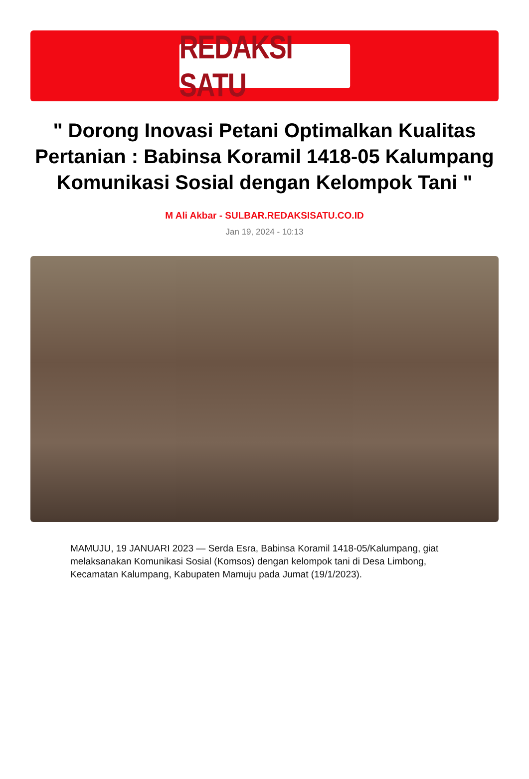REDAKSI SATU
" Dorong Inovasi Petani Optimalkan Kualitas Pertanian : Babinsa Koramil 1418-05 Kalumpang Komunikasi Sosial dengan Kelompok Tani "
M Ali Akbar - SULBAR.REDAKSISATU.CO.ID
Jan 19, 2024 - 10:13
MAMUJU, 19 JANUARI 2023 — Serda Esra, Babinsa Koramil 1418-05/Kalumpang, giat melaksanakan Komunikasi Sosial (Komsos) dengan kelompok tani di Desa Limbong, Kecamatan Kalumpang, Kabupaten Mamuju pada Jumat (19/1/2023).